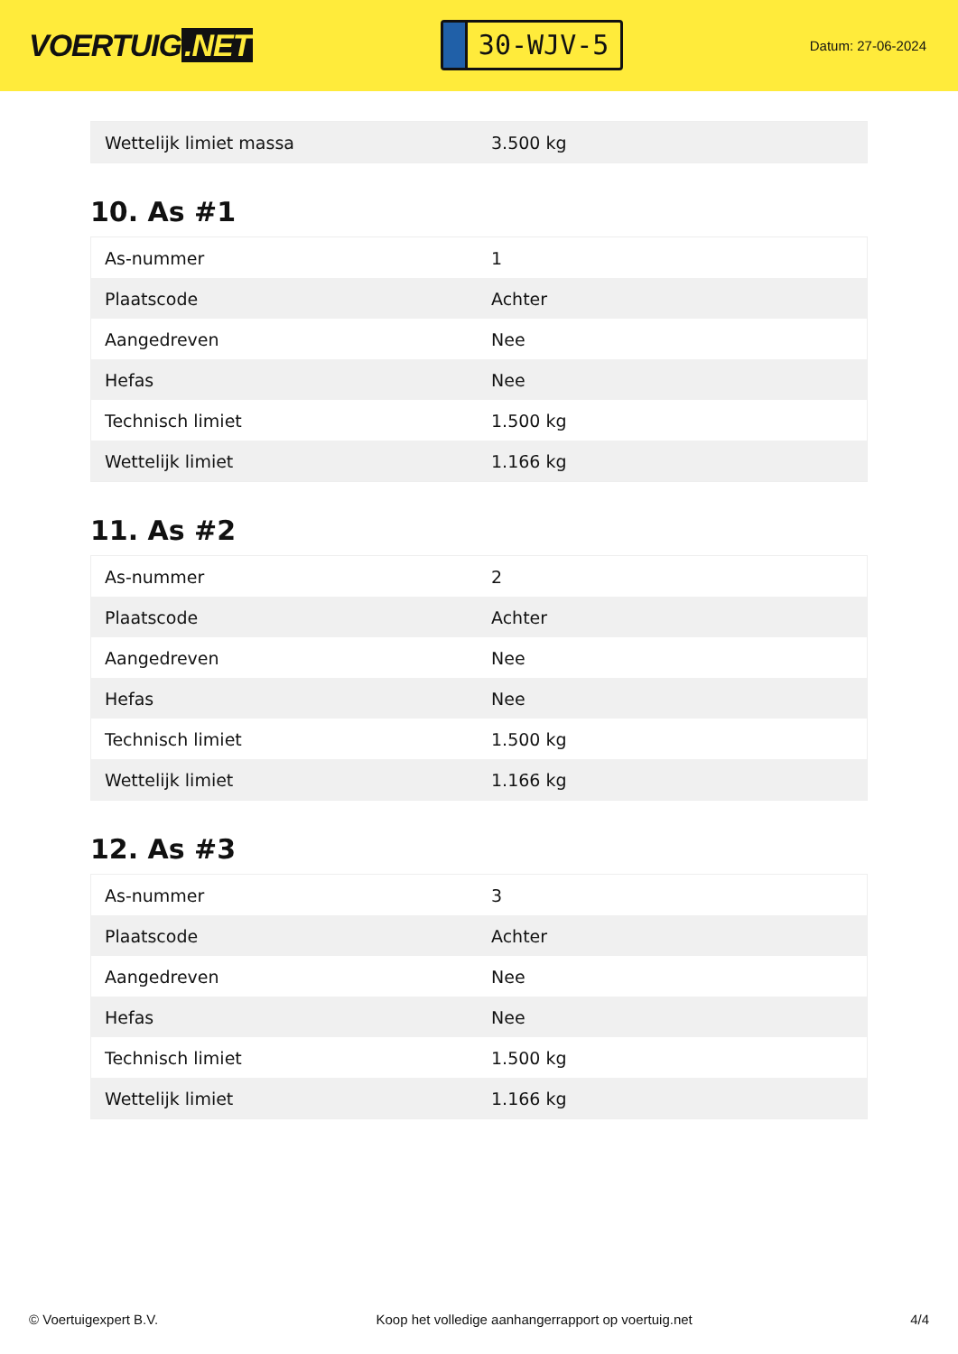VOERTUIG.NET
30-WJV-5
Datum: 27-06-2024
| Wettelijk limiet massa | 3.500 kg |
10. As #1
| As-nummer | 1 |
| Plaatscode | Achter |
| Aangedreven | Nee |
| Hefas | Nee |
| Technisch limiet | 1.500 kg |
| Wettelijk limiet | 1.166 kg |
11. As #2
| As-nummer | 2 |
| Plaatscode | Achter |
| Aangedreven | Nee |
| Hefas | Nee |
| Technisch limiet | 1.500 kg |
| Wettelijk limiet | 1.166 kg |
12. As #3
| As-nummer | 3 |
| Plaatscode | Achter |
| Aangedreven | Nee |
| Hefas | Nee |
| Technisch limiet | 1.500 kg |
| Wettelijk limiet | 1.166 kg |
© Voertuigexpert B.V. Koop het volledige aanhangerrapport op voertuig.net 4/4